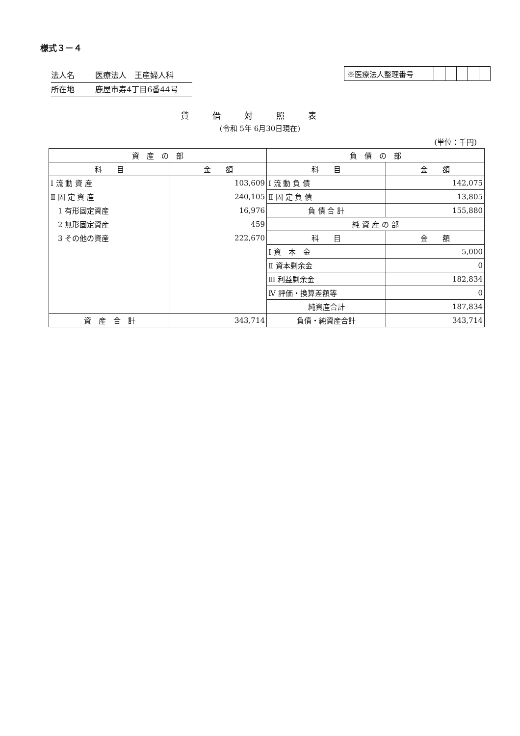様式３－４
法人名 医療法人　王産婦人科
所在地 鹿屋市寿4丁目6番44号
| ※医療法人整理番号 | | | | | |
貸借対照表
(令和 5年 6月30日現在)
(単位：千円)
| 資 産 の 部 | | 負 債 の 部 | |
| --- | --- | --- | --- |
| 科 目 | 金 額 | 科 目 | 金 額 |
| Ⅰ 流 動 資 産 | 103,609 | Ⅰ 流 動 負 債 | 142,075 |
| Ⅱ 固 定 資 産 | 240,105 | Ⅱ 固 定 負 債 | 13,805 |
| 1 有形固定資産 | 16,976 | 負 債 合 計 | 155,880 |
| 2 無形固定資産 | 459 | 純 資 産 の 部 | |
| 3 その他の資産 | 222,670 | 科 目 | 金 額 |
| | | Ⅰ 資 本 金 | 5,000 |
| | | Ⅱ 資本剰余金 | 0 |
| | | Ⅲ 利益剰余金 | 182,834 |
| | | Ⅳ 評価・換算差額等 | 0 |
| | | 純資産合計 | 187,834 |
| 資 産 合 計 | 343,714 | 負債・純資産合計 | 343,714 |